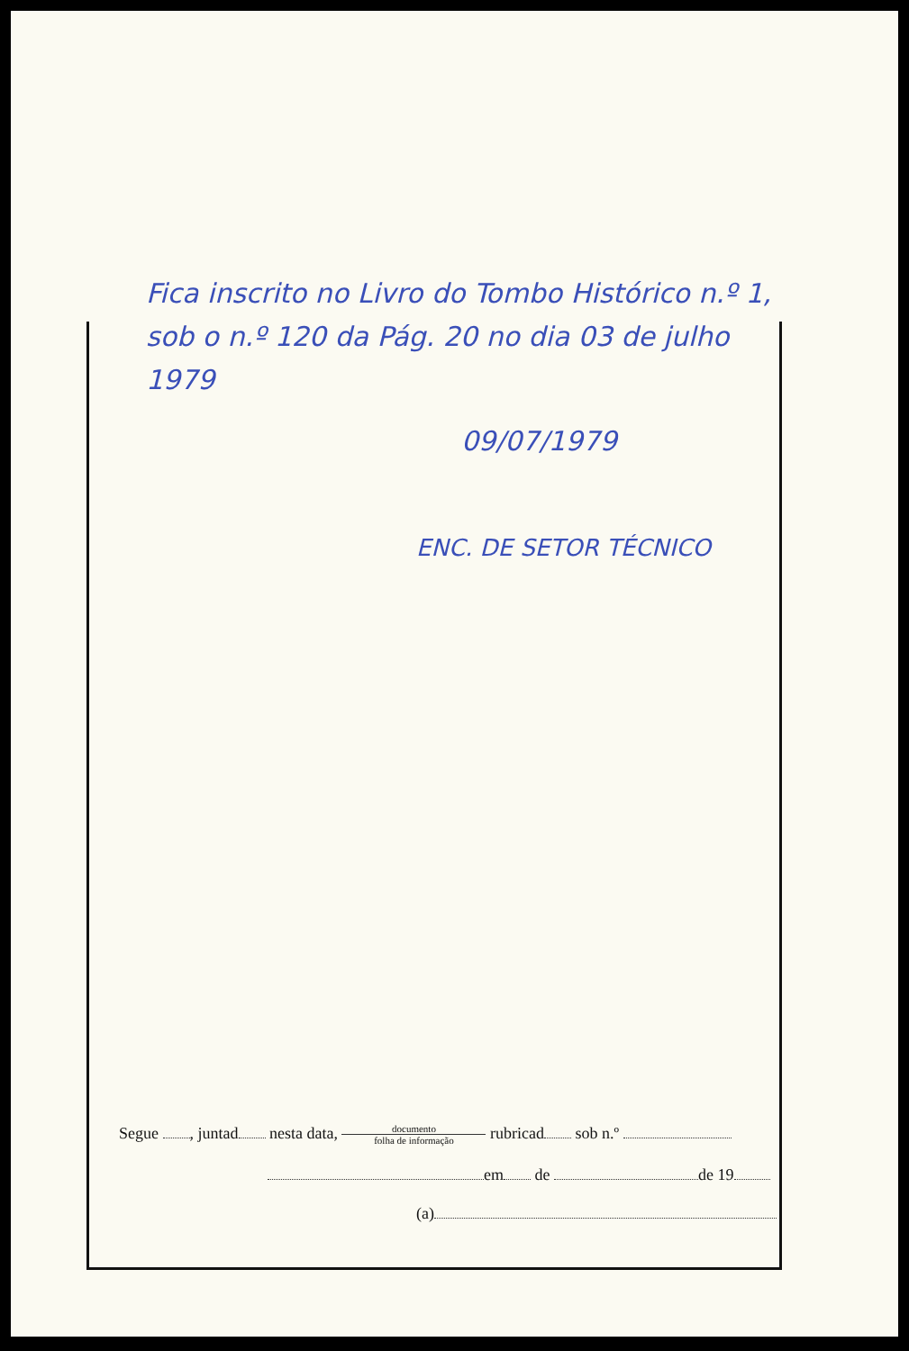Fica inscrito no Livro do Tombo Histórico n.º 1, sob o n.º 120 da Pág. 20 no dia 03 de julho 1979
09/07/1979
ENC. DE SETOR TÉCNICO
Segue , juntad nesta data, documento folha de informação rubricad sob n.º
em de de 19
(a)